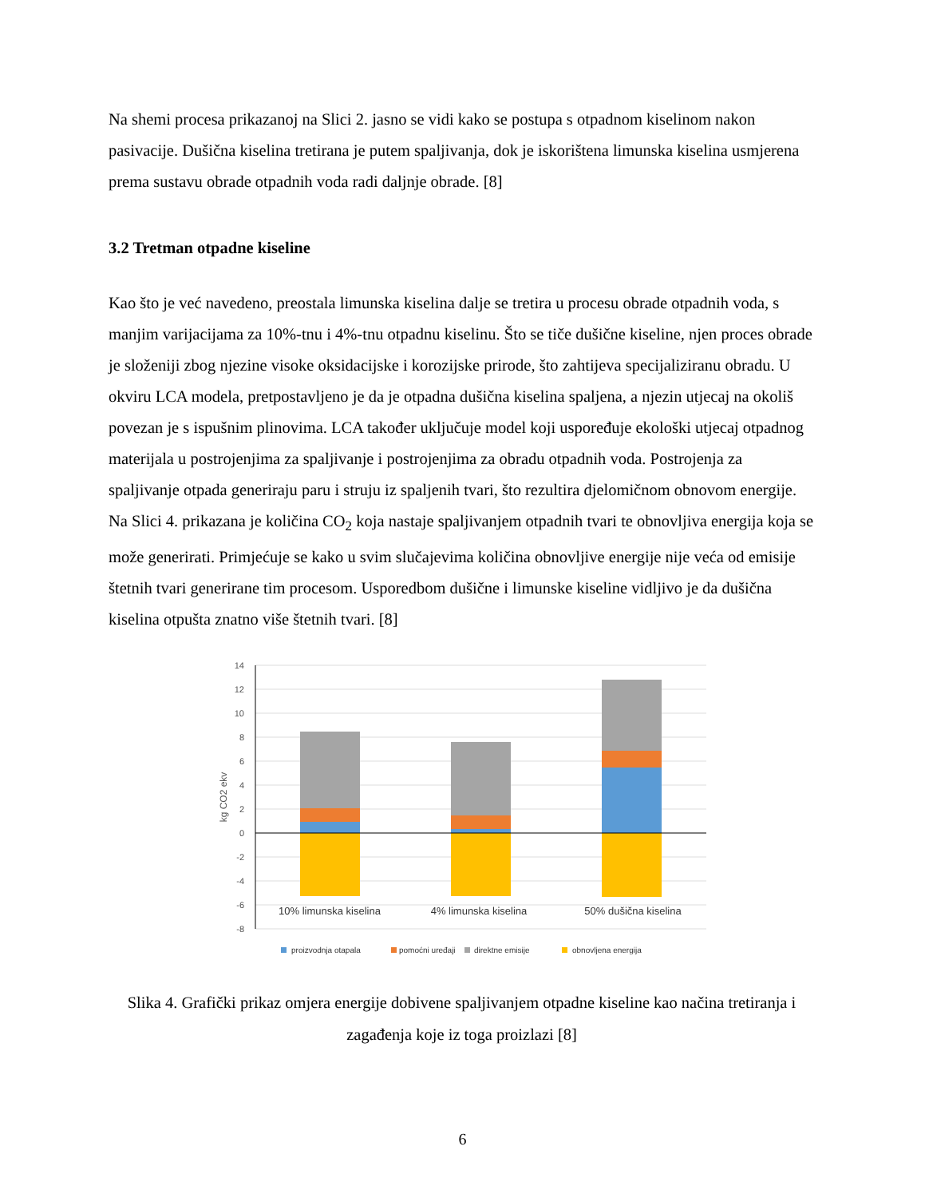Na shemi procesa prikazanoj na Slici 2. jasno se vidi kako se postupa s otpadnom kiselinom nakon pasivacije. Dušična kiselina tretirana je putem spaljivanja, dok je iskorištena limunska kiselina usmjerena prema sustavu obrade otpadnih voda radi daljnje obrade. [8]
3.2 Tretman otpadne kiseline
Kao što je već navedeno, preostala limunska kiselina dalje se tretira u procesu obrade otpadnih voda, s manjim varijacijama za 10%-tnu i 4%-tnu otpadnu kiselinu. Što se tiče dušične kiseline, njen proces obrade je složeniji zbog njezine visoke oksidacijske i korozijske prirode, što zahtijeva specijaliziranu obradu. U okviru LCA modela, pretpostavljeno je da je otpadna dušična kiselina spaljena, a njezin utjecaj na okoliš povezan je s ispušnim plinovima. LCA također uključuje model koji uspoređuje ekološki utjecaj otpadnog materijala u postrojenjima za spaljivanje i postrojenjima za obradu otpadnih voda. Postrojenja za spaljivanje otpada generiraju paru i struju iz spaljenih tvari, što rezultira djelomičnom obnovom energije. Na Slici 4. prikazana je količina CO<sub>2</sub> koja nastaje spaljivanjem otpadnih tvari te obnovljiva energija koja se može generirati. Primjećuje se kako u svim slučajevima količina obnovljive energije nije veća od emisije štetnih tvari generirane tim procesom. Usporedbom dušične i limunske kiseline vidljivo je da dušična kiselina otpušta znatno više štetnih tvari. [8]
14
12
10
8
6
4
2
0
-2
-4
-6
-8
kg CO2 ekv
10% limunska kiselina
4% limunska kiselina
50% dušična kiselina
proizvodnja otapala
pomoćni uređaji
direktne emisije
obnovljena energija
Slika 4. Grafički prikaz omjera energije dobivene spaljivanjem otpadne kiseline kao načina tretiranja i zagađenja koje iz toga proizlazi [8]
6